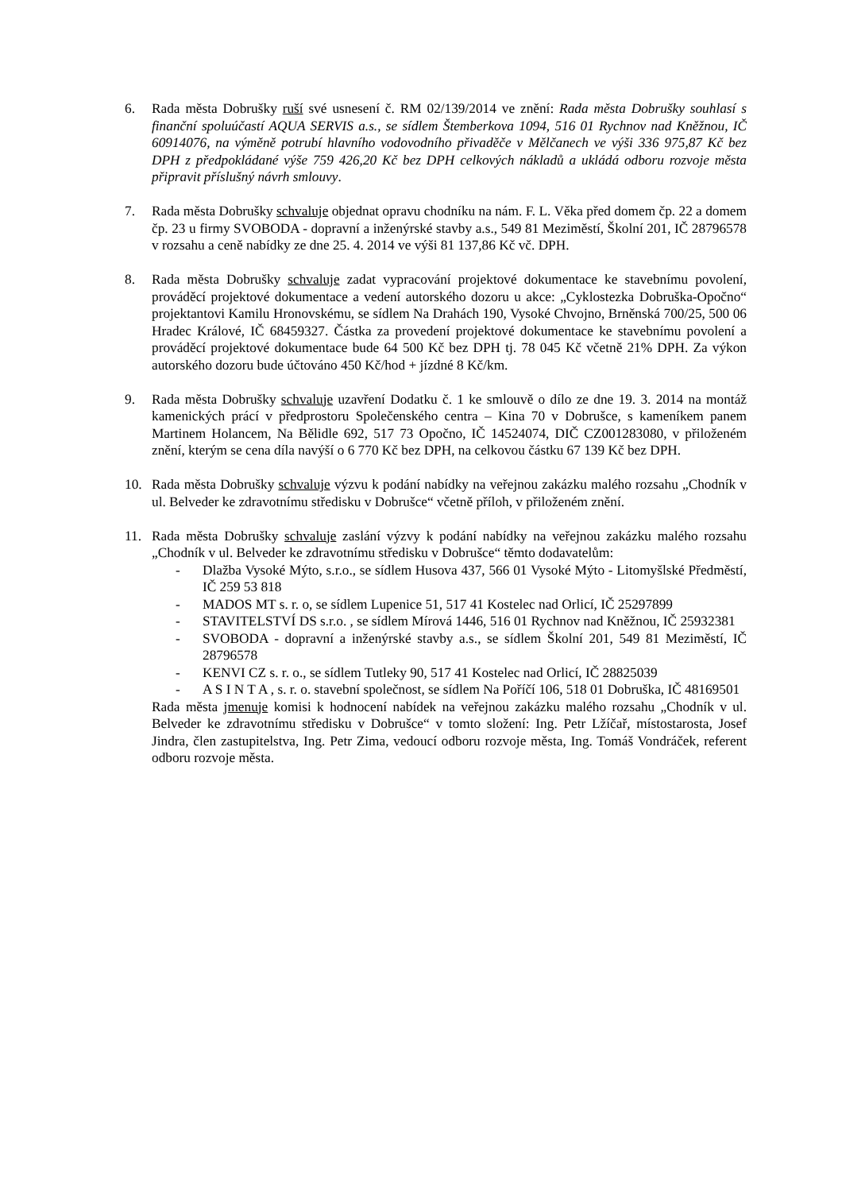6. Rada města Dobrušky ruší své usnesení č. RM 02/139/2014 ve znění: Rada města Dobrušky souhlasí s finanční spoluúčastí AQUA SERVIS a.s., se sídlem Štemberkova 1094, 516 01 Rychnov nad Kněžnou, IČ 60914076, na výměně potrubí hlavního vodovodního přivaděče v Mělčanech ve výši 336 975,87 Kč bez DPH z předpokládané výše 759 426,20 Kč bez DPH celkových nákladů a ukládá odboru rozvoje města připravit příslušný návrh smlouvy.
7. Rada města Dobrušky schvaluje objednat opravu chodníku na nám. F. L. Věka před domem čp. 22 a domem čp. 23 u firmy SVOBODA - dopravní a inženýrské stavby a.s., 549 81 Meziměstí, Školní 201, IČ 28796578 v rozsahu a ceně nabídky ze dne 25. 4. 2014 ve výši 81 137,86 Kč vč. DPH.
8. Rada města Dobrušky schvaluje zadat vypracování projektové dokumentace ke stavebnímu povolení, prováděcí projektové dokumentace a vedení autorského dozoru u akce: „Cyklostezka Dobruška-Opočno“ projektantovi Kamilu Hronovskému, se sídlem Na Drahách 190, Vysoké Chvojno, Brněnská 700/25, 500 06 Hradec Králové, IČ 68459327. Částka za provedení projektové dokumentace ke stavebnímu povolení a prováděcí projektové dokumentace bude 64 500 Kč bez DPH tj. 78 045 Kč včetně 21% DPH. Za výkon autorského dozoru bude účtováno 450 Kč/hod + jízdné 8 Kč/km.
9. Rada města Dobrušky schvaluje uzavření Dodatku č. 1 ke smlouvě o dílo ze dne 19. 3. 2014 na montáž kamenických prácí v předprostoru Společenského centra – Kina 70 v Dobrušce, s kameníkem panem Martinem Holancem, Na Bělidle 692, 517 73 Opočno, IČ 14524074, DIČ CZ001283080, v přiloženém znění, kterým se cena díla navýší o 6 770 Kč bez DPH, na celkovou částku 67 139 Kč bez DPH.
10. Rada města Dobrušky schvaluje výzvu k podání nabídky na veřejnou zakázku malého rozsahu „Chodník v ul. Belveder ke zdravotnímu středisku v Dobrušce“ včetně příloh, v přiloženém znění.
11. Rada města Dobrušky schvaluje zaslání výzvy k podání nabídky na veřejnou zakázku malého rozsahu „Chodník v ul. Belveder ke zdravotnímu středisku v Dobrušce“ těmto dodavatelům:
- Dlažba Vysoké Mýto, s.r.o., se sídlem Husova 437, 566 01 Vysoké Mýto - Litomyšlské Předměstí, IČ 259 53 818
- MADOS MT s. r. o, se sídlem Lupenice 51, 517 41 Kostelec nad Orlicí, IČ 25297899
- STAVITELSTVÍ DS s.r.o. , se sídlem Mírová 1446, 516 01 Rychnov nad Kněžnou, IČ 25932381
- SVOBODA - dopravní a inženýrské stavby a.s., se sídlem Školní 201, 549 81 Meziměstí, IČ 28796578
- KENVI CZ s. r. o., se sídlem Tutleky 90, 517 41 Kostelec nad Orlicí, IČ 28825039
- A S I N T A , s. r. o. stavební společnost, se sídlem Na Poříčí 106, 518 01 Dobruška, IČ 48169501
Rada města jmenuje komisi k hodnocení nabídek na veřejnou zakázku malého rozsahu „Chodník v ul. Belveder ke zdravotnímu středisku v Dobrušce“ v tomto složení: Ing. Petr Lžíčař, místostarosta, Josef Jindra, člen zastupitelstva, Ing. Petr Zima, vedoucí odboru rozvoje města, Ing. Tomáš Vondráček, referent odboru rozvoje města.